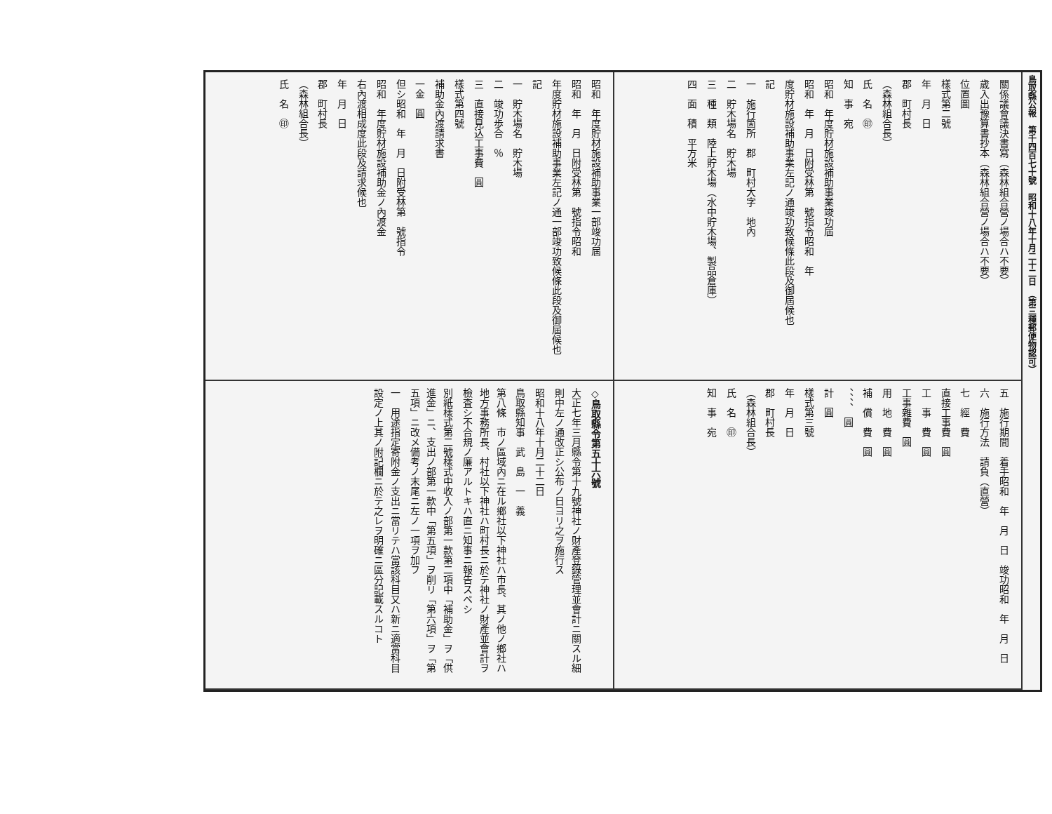昭和　年度貯材施設補助事業一部竣功屆
昭和　年　月　日附受林第　號指令昭和
年度貯材施設補助事業左記ノ通一部竣功致候條此段及御屆候也
記
一　貯木場名　貯木場
二　竣功歩合　％
三　直接見込工事費　圓
樣式第四號
補助金內渡請求書
一金　圓
但シ昭和　年　月　日附受林第　號指令
昭和　年度貯材施設補助金ノ內渡金
右內渡相成度此段及請求候也
年　月　日
郡　町村長
（森林組合長）
氏　名　㊞
◇鳥取縣令第五十六號
大正七年三月縣令第十九號神社ノ財產登錄管理並會計ニ關スル細則中左ノ通改正シ公布ノ日ヨリ之ヲ施行ス
昭和十八年十月二十二日
鳥取縣知事　武　島　一　義
第八條　市ノ區域內ニ在ル鄉社以下神社ハ市長、其ノ他ノ鄉社ハ地方事務所長、村社以下神社ハ町村長ニ於テ神社ノ財產並會計ヲ檢査シ不合規ノ廉アルトキハ直ニ知事ニ報告スベシ
別紙樣式第二號樣式中收入ノ部第一款第二項中「補助金」ヲ「供進金」ニ、支出ノ部第一款中「第五項」ヲ削リ「第六項」ヲ「第五項」ニ改メ備考ノ末尾ニ左ノ一項ヲ加フ
一　用途指定寄附金ノ支出ニ當リテハ當該科目又ハ新ニ適當科目設定ノ上其ノ附記欄ニ於テ之レヲ明確ニ區分記載スルコト
關係議會議決書寫（森林組合營ノ場合ハ不要）
歲入出豫算書抄本（森林組合營ノ場合ハ不要）
位置圖
樣式第二號
年　月　日
郡　町村長
（森林組合長）
氏　名　㊞
知　事　宛
昭和　年度貯材施設補助事業竣功屆
昭和　年　月　日附受林第　號指令昭和　年
度貯材施設補助事業左記ノ通竣功致候條此段及御屆候也
記
一　施行箇所　郡　町村大字　地內
二　貯木場名　貯木場
三　種　類　陸上貯木場（水中貯木場、製品倉庫）
四　面　積　平方米
五　施行期間　着手昭和　年　月　日　竣功昭和　年　月　日
六　施行方法　請負（直營）
七　經　費
直接工事費　圓
工　事　費　圓
工事雜費　圓
用　地　費　圓
補　償　費　圓
、、、、　圓
計　圓
樣式第三號
年　月　日
郡　町村長
（森林組合長）
氏　名　㊞
知　事　宛
鳥取縣公報　第千四百七十號　昭和十八年十月二十二日　（第三種郵便物認可）